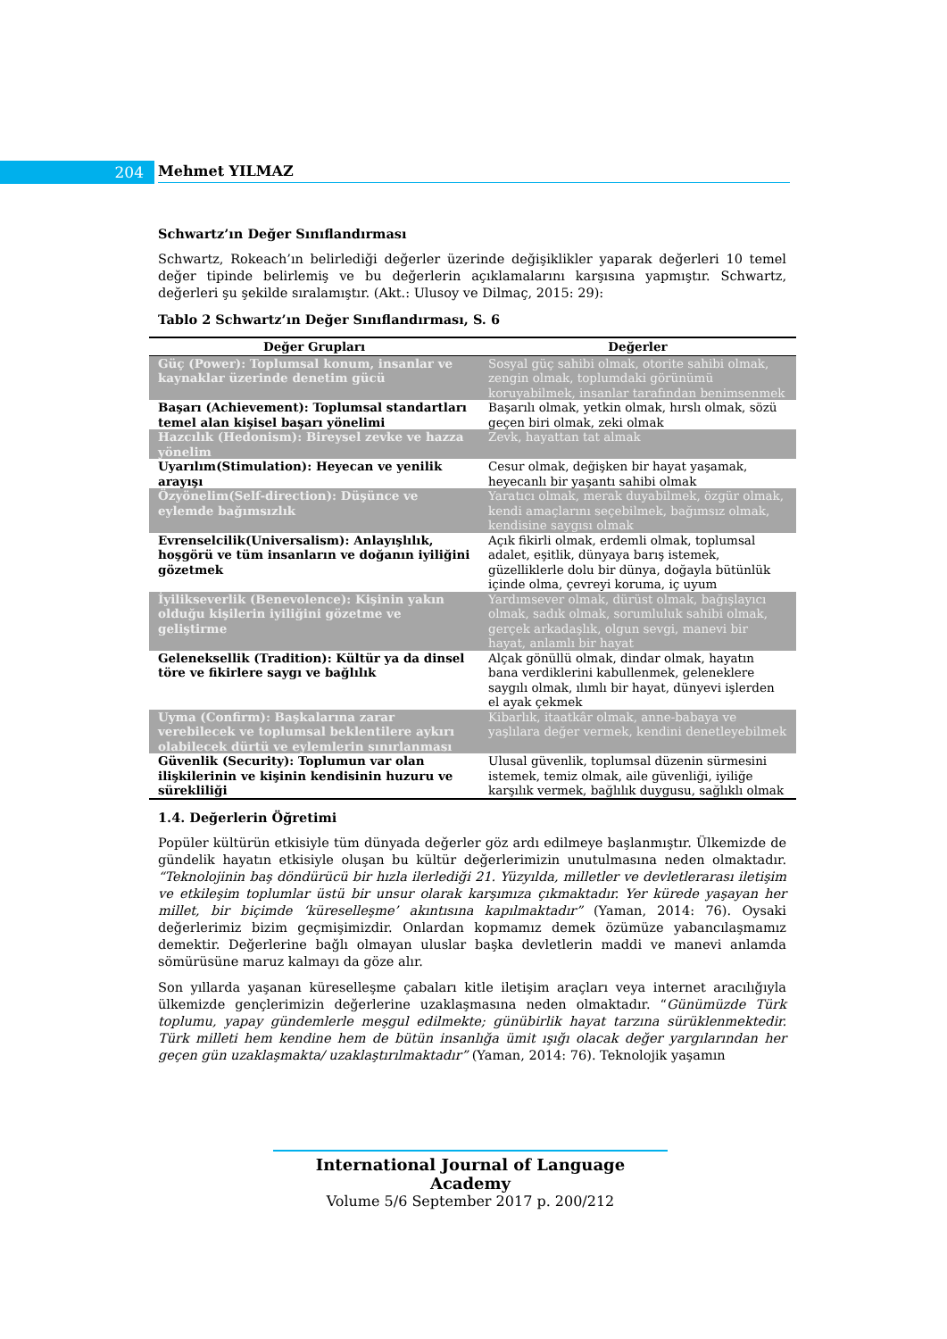204 Mehmet YILMAZ
Schwartz’ın Değer Sınıflandırması
Schwartz, Rokeach’ın belirlediği değerler üzerinde değişiklikler yaparak değerleri 10 temel değer tipinde belirlemiş ve bu değerlerin açıklamalarını karşısına yapmıştır. Schwartz, değerleri şu şekilde sıralamıştır. (Akt.: Ulusoy ve Dilmaç, 2015: 29):
Tablo 2 Schwartz’ın Değer Sınıflandırması, S. 6
| Değer Grupları | Değerler |
| --- | --- |
| Güç (Power): Toplumsal konum, insanlar ve kaynaklar üzerinde denetim gücü | Sosyal güç sahibi olmak, otorite sahibi olmak, zengin olmak, toplumdaki görünümü koruyabilmek, insanlar tarafından benimsenmek |
| Başarı (Achievement): Toplumsal standartları temel alan kişisel başarı yönelimi | Başarılı olmak, yetkin olmak, hırslı olmak, sözü geçen biri olmak, zeki olmak |
| Hazcılık (Hedonism): Bireysel zevke ve hazza yönelim | Zevk, hayattan tat almak |
| Uyarılım(Stimulation): Heyecan ve yenilik arayışı | Cesur olmak, değişken bir hayat yaşamak, heyecanlı bir yaşantı sahibi olmak |
| Özyönelim(Self-direction): Düşünce ve eylemde bağımsızlık | Yaratıcı olmak, merak duyabilmek, özgür olmak, kendi amaçlarını seçebilmek, bağımsız olmak, kendisine saygısı olmak |
| Evrenselcilik(Universalism): Anlayışlılık, hoşgörü ve tüm insanların ve doğanın iyiliğini gözetmek | Açık fikirli olmak, erdemli olmak, toplumsal adalet, eşitlik, dünyaya barış istemek, güzelliklerle dolu bir dünya, doğayla bütünlük içinde olma, çevreyi koruma, iç uyum |
| İyilikseverlik (Benevolence): Kişinin yakın olduğu kişilerin iyiliğini gözetme ve geliştirme | Yardımsever olmak, dürüst olmak, bağışlayıcı olmak, sadık olmak, sorumluluk sahibi olmak, gerçek arkadaşlık, olgun sevgi, manevi bir hayat, anlamlı bir hayat |
| Geleneksellik (Tradition): Kültür ya da dinsel töre ve fikirlere saygı ve bağlılık | Alçak gönüllü olmak, dindar olmak, hayatın bana verdiklerini kabullenmek, geleneklere saygılı olmak, ılımlı bir hayat, dünyevi işlerden el ayak çekmek |
| Uyma (Confirm): Başkalarına zarar verebilecek ve toplumsal beklentilere aykırı olabilecek dürtü ve eylemlerin sınırlanması | Kibarlık, itaatkâr olmak, anne-babaya ve yaşlılara değer vermek, kendini denetleyebilmek |
| Güvenlik (Security): Toplumun var olan ilişkilerinin ve kişinin kendisinin huzuru ve sürekliliği | Ulusal güvenlik, toplumsal düzenin sürmesini istemek, temiz olmak, aile güvenliği, iyiliğe karşılık vermek, bağlılık duygusu, sağlıklı olmak |
1.4. Değerlerin Öğretimi
Popüler kültürün etkisiyle tüm dünyada değerler göz ardı edilmeye başlanmıştır. Ülkemizde de gündelik hayatın etkisiyle oluşan bu kültür değerlerimizin unutulmasına neden olmaktadır. “Teknolojinin baş döndürücü bir hızla ilerlediği 21. Yüzyılda, milletler ve devletlerarası iletişim ve etkileşim toplumlar üstü bir unsur olarak karşımıza çıkmaktadır. Yer kürede yaşayan her millet, bir biçimde ‘küreselleşme’ akıntısına kapılmaktadır” (Yaman, 2014: 76). Oysaki değerlerimiz bizim geçmişimizdir. Onlardan kopmamız demek özümüze yabancılaşmamız demektir. Değerlerine bağlı olmayan uluslar başka devletlerin maddi ve manevi anlamda sömürüsüne maruz kalmayı da göze alır.
Son yıllarda yaşanan küreselleşme çabaları kitle iletişim araçları veya internet aracılığıyla ülkemizde gençlerimizin değerlerine uzaklaşmasına neden olmaktadır. “Günümüzde Türk toplumu, yapay gündemlerle meşgul edilmekte; günübirlik hayat tarzına sürüklenmektedir. Türk milleti hem kendine hem de bütün insanlığa ümit ışığı olacak değer yargılarından her geçen gün uzaklaşmakta/ uzaklaştırılmaktadır” (Yaman, 2014: 76). Teknolojik yaşamın
International Journal of Language Academy
Volume 5/6 September 2017 p. 200/212